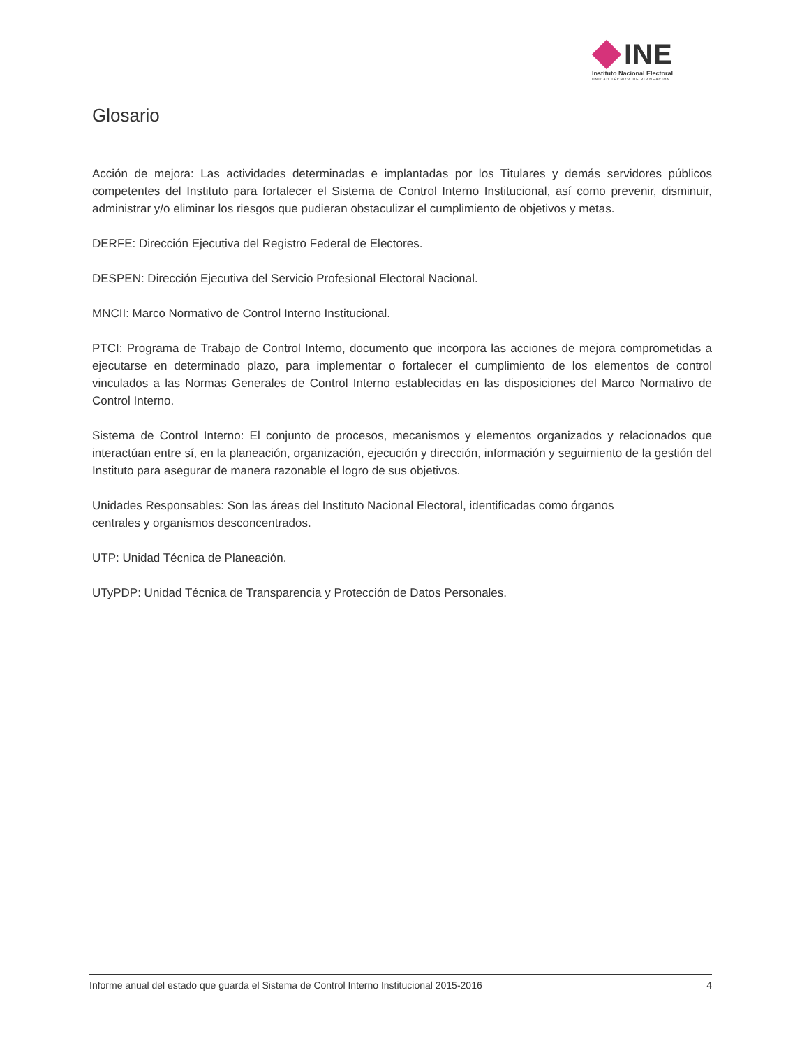INE
Instituto Nacional Electoral
UNIDAD TÉCNICA DE PLANEACIÓN
Glosario
Acción de mejora: Las actividades determinadas e implantadas por los Titulares y demás servidores públicos competentes del Instituto para fortalecer el Sistema de Control Interno Institucional, así como prevenir, disminuir, administrar y/o eliminar los riesgos que pudieran obstaculizar el cumplimiento de objetivos y metas.
DERFE: Dirección Ejecutiva del Registro Federal de Electores.
DESPEN: Dirección Ejecutiva del Servicio Profesional Electoral Nacional.
MNCII: Marco Normativo de Control Interno Institucional.
PTCI: Programa de Trabajo de Control Interno, documento que incorpora las acciones de mejora comprometidas a ejecutarse en determinado plazo, para implementar o fortalecer el cumplimiento de los elementos de control vinculados a las Normas Generales de Control Interno establecidas en las disposiciones del Marco Normativo de Control Interno.
Sistema de Control Interno: El conjunto de procesos, mecanismos y elementos organizados y relacionados que interactúan entre sí, en la planeación, organización, ejecución y dirección, información y seguimiento de la gestión del Instituto para asegurar de manera razonable el logro de sus objetivos.
Unidades Responsables: Son las áreas del Instituto Nacional Electoral, identificadas como órganos
centrales y organismos desconcentrados.
UTP: Unidad Técnica de Planeación.
UTyPDP: Unidad Técnica de Transparencia y Protección de Datos Personales.
Informe anual del estado que guarda el Sistema de Control Interno Institucional 2015-2016 4